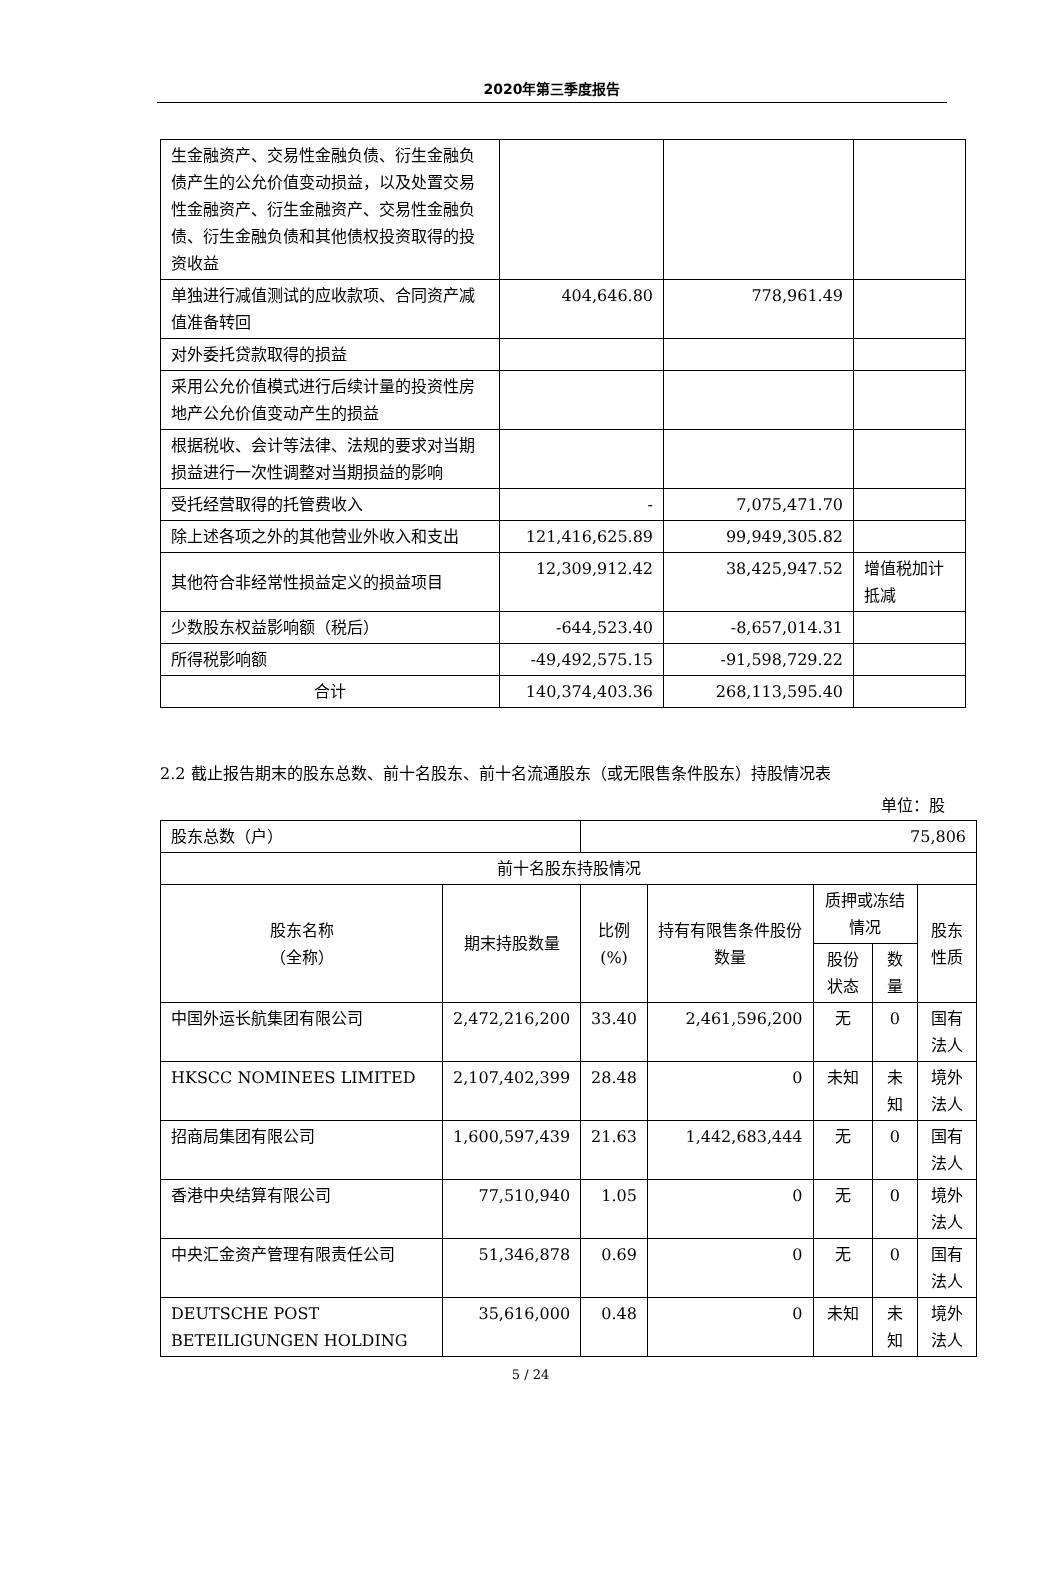2020年第三季度报告
| 生金融资产、交易性金融负债、衍生金融负债产生的公允价值变动损益，以及处置交易性金融资产、衍生金融资产、交易性金融负债、衍生金融负债和其他债权投资取得的投资收益 | | | |
| 单独进行减值测试的应收款项、合同资产减值准备转回 | 404,646.80 | 778,961.49 | |
| 对外委托贷款取得的损益 | | | |
| 采用公允价值模式进行后续计量的投资性房地产公允价值变动产生的损益 | | | |
| 根据税收、会计等法律、法规的要求对当期损益进行一次性调整对当期损益的影响 | | | |
| 受托经营取得的托管费收入 | - | 7,075,471.70 | |
| 除上述各项之外的其他营业外收入和支出 | 121,416,625.89 | 99,949,305.82 | |
| 其他符合非经常性损益定义的损益项目 | 12,309,912.42 | 38,425,947.52 | 增值税加计抵减 |
| 少数股东权益影响额（税后） | -644,523.40 | -8,657,014.31 | |
| 所得税影响额 | -49,492,575.15 | -91,598,729.22 | |
| 合计 | 140,374,403.36 | 268,113,595.40 | |
2.2 截止报告期末的股东总数、前十名股东、前十名流通股东（或无限售条件股东）持股情况表
单位：股
| 股东总数（户） | | 75,806 | | | | |
| 前十名股东持股情况 | | | | | | |
| 股东名称 （全称） | 期末持股数量 | 比例 (%) | 持有有限售条件股份数量 | 质押或冻结情况 | | 股东性质 |
| | | | | 股份状态 | 数量 | |
| 中国外运长航集团有限公司 | 2,472,216,200 | 33.40 | 2,461,596,200 | 无 | 0 | 国有法人 |
| HKSCC NOMINEES LIMITED | 2,107,402,399 | 28.48 | 0 | 未知 | 未知 | 境外法人 |
| 招商局集团有限公司 | 1,600,597,439 | 21.63 | 1,442,683,444 | 无 | 0 | 国有法人 |
| 香港中央结算有限公司 | 77,510,940 | 1.05 | 0 | 无 | 0 | 境外法人 |
| 中央汇金资产管理有限责任公司 | 51,346,878 | 0.69 | 0 | 无 | 0 | 国有法人 |
| DEUTSCHE POST BETEILIGUNGEN HOLDING | 35,616,000 | 0.48 | 0 | 未知 | 未知 | 境外法人 |
5 / 24